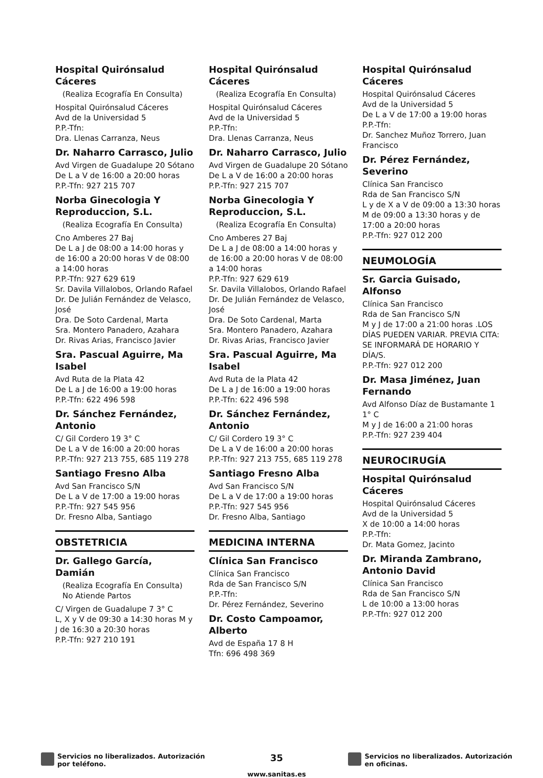Hospital Quirónsalud Cáceres
(Realiza Ecografía En Consulta)
Hospital Quirónsalud Cáceres
Avd de la Universidad 5
P.P.-Tfn:
Dra. Llenas Carranza, Neus
Dr. Naharro Carrasco, Julio
Avd Virgen de Guadalupe 20 Sótano
De L a V de 16:00 a 20:00 horas
P.P.-Tfn: 927 215 707
Norba Ginecologia Y Reproduccion, S.L.
(Realiza Ecografía En Consulta)
Cno Amberes 27 Baj
De L a J de 08:00 a 14:00 horas y de 16:00 a 20:00 horas V de 08:00 a 14:00 horas
P.P.-Tfn: 927 629 619
Sr. Davila Villalobos, Orlando Rafael
Dr. De Julián Fernández de Velasco, José
Dra. De Soto Cardenal, Marta
Sra. Montero Panadero, Azahara
Dr. Rivas Arias, Francisco Javier
Sra. Pascual Aguirre, Ma Isabel
Avd Ruta de la Plata 42
De L a J de 16:00 a 19:00 horas
P.P.-Tfn: 622 496 598
Dr. Sánchez Fernández, Antonio
C/ Gil Cordero 19 3° C
De L a V de 16:00 a 20:00 horas
P.P.-Tfn: 927 213 755, 685 119 278
Santiago Fresno Alba
Avd San Francisco S/N
De L a V de 17:00 a 19:00 horas
P.P.-Tfn: 927 545 956
Dr. Fresno Alba, Santiago
OBSTETRICIA
Dr. Gallego García, Damián
(Realiza Ecografía En Consulta) No Atiende Partos
C/ Virgen de Guadalupe 7 3° C
L, X y V de 09:30 a 14:30 horas M y J de 16:30 a 20:30 horas
P.P.-Tfn: 927 210 191
Hospital Quirónsalud Cáceres
(Realiza Ecografía En Consulta)
Hospital Quirónsalud Cáceres
Avd de la Universidad 5
P.P.-Tfn:
Dra. Llenas Carranza, Neus
Dr. Naharro Carrasco, Julio
Avd Virgen de Guadalupe 20 Sótano
De L a V de 16:00 a 20:00 horas
P.P.-Tfn: 927 215 707
Norba Ginecologia Y Reproduccion, S.L.
(Realiza Ecografía En Consulta)
Cno Amberes 27 Baj
De L a J de 08:00 a 14:00 horas y de 16:00 a 20:00 horas V de 08:00 a 14:00 horas
P.P.-Tfn: 927 629 619
Sr. Davila Villalobos, Orlando Rafael
Dr. De Julián Fernández de Velasco, José
Dra. De Soto Cardenal, Marta
Sra. Montero Panadero, Azahara
Dr. Rivas Arias, Francisco Javier
Sra. Pascual Aguirre, Ma Isabel
Avd Ruta de la Plata 42
De L a J de 16:00 a 19:00 horas
P.P.-Tfn: 622 496 598
Dr. Sánchez Fernández, Antonio
C/ Gil Cordero 19 3° C
De L a V de 16:00 a 20:00 horas
P.P.-Tfn: 927 213 755, 685 119 278
Santiago Fresno Alba
Avd San Francisco S/N
De L a V de 17:00 a 19:00 horas
P.P.-Tfn: 927 545 956
Dr. Fresno Alba, Santiago
MEDICINA INTERNA
Clínica San Francisco
Clínica San Francisco
Rda de San Francisco S/N
P.P.-Tfn:
Dr. Pérez Fernández, Severino
Dr. Costo Campoamor, Alberto
Avd de España 17 8 H
Tfn: 696 498 369
Hospital Quirónsalud Cáceres
Hospital Quirónsalud Cáceres
Avd de la Universidad 5
De L a V de 17:00 a 19:00 horas
P.P.-Tfn:
Dr. Sanchez Muñoz Torrero, Juan Francisco
Dr. Pérez Fernández, Severino
Clínica San Francisco
Rda de San Francisco S/N
L y de X a V de 09:00 a 13:30 horas M de 09:00 a 13:30 horas y de 17:00 a 20:00 horas
P.P.-Tfn: 927 012 200
NEUMOLOGÍA
Sr. Garcia Guisado, Alfonso
Clínica San Francisco
Rda de San Francisco S/N
M y J de 17:00 a 21:00 horas .LOS DÍAS PUEDEN VARIAR. PREVIA CITA: SE INFORMARÁ DE HORARIO Y DÍA/S.
P.P.-Tfn: 927 012 200
Dr. Masa Jiménez, Juan Fernando
Avd Alfonso Díaz de Bustamante 1 1° C
M y J de 16:00 a 21:00 horas
P.P.-Tfn: 927 239 404
NEUROCIRUGÍA
Hospital Quirónsalud Cáceres
Hospital Quirónsalud Cáceres
Avd de la Universidad 5
X de 10:00 a 14:00 horas
P.P.-Tfn:
Dr. Mata Gomez, Jacinto
Dr. Miranda Zambrano, Antonio David
Clínica San Francisco
Rda de San Francisco S/N
L de 10:00 a 13:00 horas
P.P.-Tfn: 927 012 200
Servicios no liberalizados. Autorización
por teléfono.
35
www.sanitas.es
Servicios no liberalizados. Autorización
en oficinas.